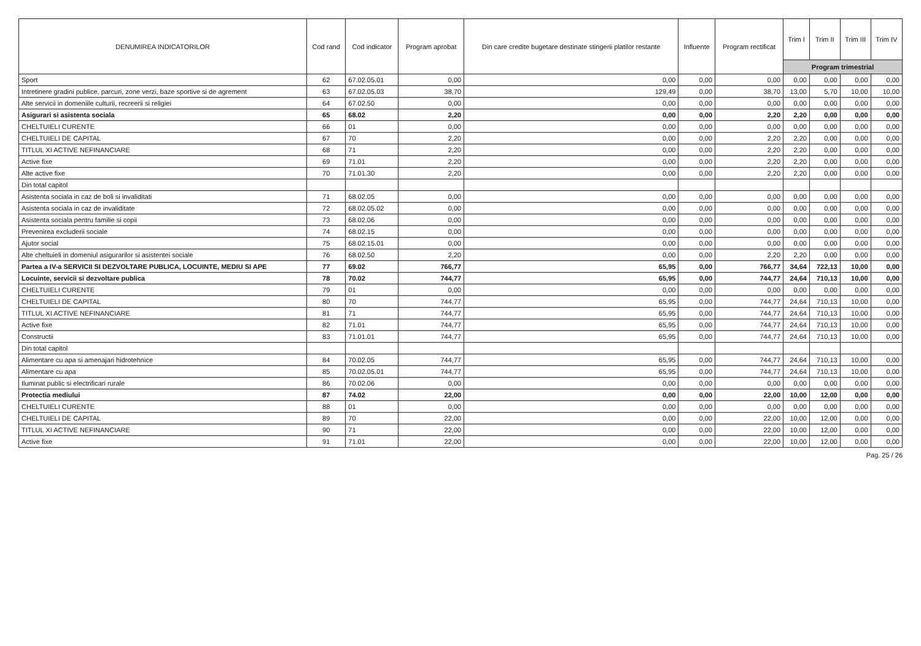| DENUMIREA INDICATORILOR | Cod rand | Cod indicator | Program aprobat | Din care credite bugetare destinate stingerii platilor restante | Influente | Program rectificat | Trim I | Trim II | Trim III | Trim IV |
| --- | --- | --- | --- | --- | --- | --- | --- | --- | --- | --- |
| | | | | | | | Program trimestrial | | | |
| Sport | 62 | 67.02.05.01 | 0,00 | 0,00 | 0,00 | 0,00 | 0,00 | 0,00 | 0,00 | 0,00 |
| Intretinere gradini publice, parcuri, zone verzi, baze sportive si de agrement | 63 | 67.02.05.03 | 38,70 | 129,49 | 0,00 | 38,70 | 13,00 | 5,70 | 10,00 | 10,00 |
| Alte servicii in domeniile culturii, recreerii si religiei | 64 | 67.02.50 | 0,00 | 0,00 | 0,00 | 0,00 | 0,00 | 0,00 | 0,00 | 0,00 |
| Asigurari si asistenta sociala | 65 | 68.02 | 2,20 | 0,00 | 0,00 | 2,20 | 2,20 | 0,00 | 0,00 | 0,00 |
| CHELTUIELI CURENTE | 66 | 01 | 0,00 | 0,00 | 0,00 | 0,00 | 0,00 | 0,00 | 0,00 | 0,00 |
| CHELTUIELI DE CAPITAL | 67 | 70 | 2,20 | 0,00 | 0,00 | 2,20 | 2,20 | 0,00 | 0,00 | 0,00 |
| TITLUL XI ACTIVE NEFINANCIARE | 68 | 71 | 2,20 | 0,00 | 0,00 | 2,20 | 2,20 | 0,00 | 0,00 | 0,00 |
| Active fixe | 69 | 71.01 | 2,20 | 0,00 | 0,00 | 2,20 | 2,20 | 0,00 | 0,00 | 0,00 |
| Alte active fixe | 70 | 71.01.30 | 2,20 | 0,00 | 0,00 | 2,20 | 2,20 | 0,00 | 0,00 | 0,00 |
| Din total capitol | | | | | | | | | | |
| Asistenta sociala in caz de boli si invaliditati | 71 | 68.02.05 | 0,00 | 0,00 | 0,00 | 0,00 | 0,00 | 0,00 | 0,00 | 0,00 |
| Asistenta sociala in caz de invaliditate | 72 | 68.02.05.02 | 0,00 | 0,00 | 0,00 | 0,00 | 0,00 | 0,00 | 0,00 | 0,00 |
| Asistenta sociala pentru familie si copii | 73 | 68.02.06 | 0,00 | 0,00 | 0,00 | 0,00 | 0,00 | 0,00 | 0,00 | 0,00 |
| Prevenirea excluderii sociale | 74 | 68.02.15 | 0,00 | 0,00 | 0,00 | 0,00 | 0,00 | 0,00 | 0,00 | 0,00 |
| Ajutor social | 75 | 68.02.15.01 | 0,00 | 0,00 | 0,00 | 0,00 | 0,00 | 0,00 | 0,00 | 0,00 |
| Alte cheltuieli in domeniul asigurarilor si asistentei sociale | 76 | 68.02.50 | 2,20 | 0,00 | 0,00 | 2,20 | 2,20 | 0,00 | 0,00 | 0,00 |
| Partea a IV-a SERVICII SI DEZVOLTARE PUBLICA, LOCUINTE, MEDIU SI APE | 77 | 69.02 | 766,77 | 65,95 | 0,00 | 766,77 | 34,64 | 722,13 | 10,00 | 0,00 |
| Locuinte, servicii si dezvoltare publica | 78 | 70.02 | 744,77 | 65,95 | 0,00 | 744,77 | 24,64 | 710,13 | 10,00 | 0,00 |
| CHELTUIELI CURENTE | 79 | 01 | 0,00 | 0,00 | 0,00 | 0,00 | 0,00 | 0,00 | 0,00 | 0,00 |
| CHELTUIELI DE CAPITAL | 80 | 70 | 744,77 | 65,95 | 0,00 | 744,77 | 24,64 | 710,13 | 10,00 | 0,00 |
| TITLUL XI ACTIVE NEFINANCIARE | 81 | 71 | 744,77 | 65,95 | 0,00 | 744,77 | 24,64 | 710,13 | 10,00 | 0,00 |
| Active fixe | 82 | 71.01 | 744,77 | 65,95 | 0,00 | 744,77 | 24,64 | 710,13 | 10,00 | 0,00 |
| Constructii | 83 | 71.01.01 | 744,77 | 65,95 | 0,00 | 744,77 | 24,64 | 710,13 | 10,00 | 0,00 |
| Din total capitol | | | | | | | | | | |
| Alimentare cu apa si amenajari hidrotehnice | 84 | 70.02.05 | 744,77 | 65,95 | 0,00 | 744,77 | 24,64 | 710,13 | 10,00 | 0,00 |
| Alimentare cu apa | 85 | 70.02.05.01 | 744,77 | 65,95 | 0,00 | 744,77 | 24,64 | 710,13 | 10,00 | 0,00 |
| Iluminat public si electrificari rurale | 86 | 70.02.06 | 0,00 | 0,00 | 0,00 | 0,00 | 0,00 | 0,00 | 0,00 | 0,00 |
| Protectia mediului | 87 | 74.02 | 22,00 | 0,00 | 0,00 | 22,00 | 10,00 | 12,00 | 0,00 | 0,00 |
| CHELTUIELI CURENTE | 88 | 01 | 0,00 | 0,00 | 0,00 | 0,00 | 0,00 | 0,00 | 0,00 | 0,00 |
| CHELTUIELI DE CAPITAL | 89 | 70 | 22,00 | 0,00 | 0,00 | 22,00 | 10,00 | 12,00 | 0,00 | 0,00 |
| TITLUL XI ACTIVE NEFINANCIARE | 90 | 71 | 22,00 | 0,00 | 0,00 | 22,00 | 10,00 | 12,00 | 0,00 | 0,00 |
| Active fixe | 91 | 71.01 | 22,00 | 0,00 | 0,00 | 22,00 | 10,00 | 12,00 | 0,00 | 0,00 |
Pag. 25 / 26